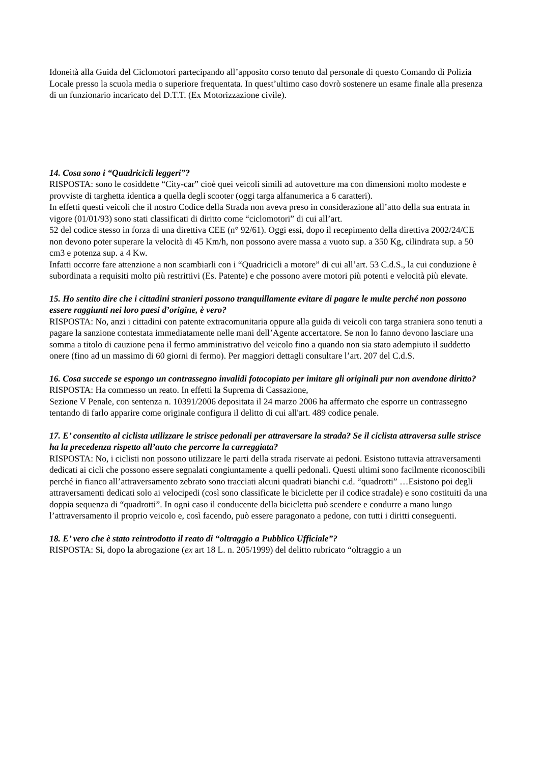Idoneità alla Guida del Ciclomotori partecipando all’apposito corso tenuto dal personale di questo Comando di Polizia Locale presso la scuola media o superiore frequentata. In quest’ultimo caso dovrò sostenere un esame finale alla presenza di un funzionario incaricato del D.T.T. (Ex Motorizzazione civile).
14. Cosa sono i “Quadricicli leggeri”?
RISPOSTA: sono le cosiddette “City-car” cioè quei veicoli simili ad autovetture ma con dimensioni molto modeste e provviste di targhetta identica a quella degli scooter (oggi targa alfanumerica a 6 caratteri).
In effetti questi veicoli che il nostro Codice della Strada non aveva preso in considerazione all’atto della sua entrata in vigore (01/01/93) sono stati classificati di diritto come “ciclomotori” di cui all’art.
52 del codice stesso in forza di una direttiva CEE (n° 92/61). Oggi essi, dopo il recepimento della direttiva 2002/24/CE non devono poter superare la velocità di 45 Km/h, non possono avere massa a vuoto sup. a 350 Kg, cilindrata sup. a 50 cm3 e potenza sup. a 4 Kw.
Infatti occorre fare attenzione a non scambiarli con i “Quadricicli a motore” di cui all’art. 53 C.d.S., la cui conduzione è subordinata a requisiti molto più restrittivi (Es. Patente) e che possono avere motori più potenti e velocità più elevate.
15. Ho sentito dire che i cittadini stranieri possono tranquillamente evitare di pagare le multe perché non possono essere raggiunti nei loro paesi d’origine, è vero?
RISPOSTA: No, anzi i cittadini con patente extracomunitaria oppure alla guida di veicoli con targa straniera sono tenuti a pagare la sanzione contestata immediatamente nelle mani dell’Agente accertatore. Se non lo fanno devono lasciare una somma a titolo di cauzione pena il fermo amministrativo del veicolo fino a quando non sia stato adempiuto il suddetto onere (fino ad un massimo di 60 giorni di fermo). Per maggiori dettagli consultare l’art. 207 del C.d.S.
16. Cosa succede se espongo un contrassegno invalidi fotocopiato per imitare gli originali pur non avendone diritto?
RISPOSTA: Ha commesso un reato. In effetti la Suprema di Cassazione,
Sezione V Penale, con sentenza n. 10391/2006 depositata il 24 marzo 2006 ha affermato che esporre un contrassegno tentando di farlo apparire come originale configura il delitto di cui all'art. 489 codice penale.
17. E’ consentito al ciclista utilizzare le strisce pedonali per attraversare la strada? Se il ciclista attraversa sulle strisce ha la precedenza rispetto all’auto che percorre la carreggiata?
RISPOSTA: No, i ciclisti non possono utilizzare le parti della strada riservate ai pedoni. Esistono tuttavia attraversamenti dedicati ai cicli che possono essere segnalati congiuntamente a quelli pedonali. Questi ultimi sono facilmente riconoscibili perché in fianco all’attraversamento zebrato sono tracciati alcuni quadrati bianchi c.d. “quadrotti” …Esistono poi degli attraversamenti dedicati solo ai velocipedi (così sono classificate le biciclette per il codice stradale) e sono costituiti da una doppia sequenza di “quadrotti”. In ogni caso il conducente della bicicletta può scendere e condurre a mano lungo l’attraversamento il proprio veicolo e, così facendo, può essere paragonato a pedone, con tutti i diritti conseguenti.
18. E’ vero che è stato reintrodotto il reato di “oltraggio a Pubblico Ufficiale”?
RISPOSTA: Si, dopo la abrogazione (ex art 18 L. n. 205/1999) del delitto rubricato “oltraggio a un